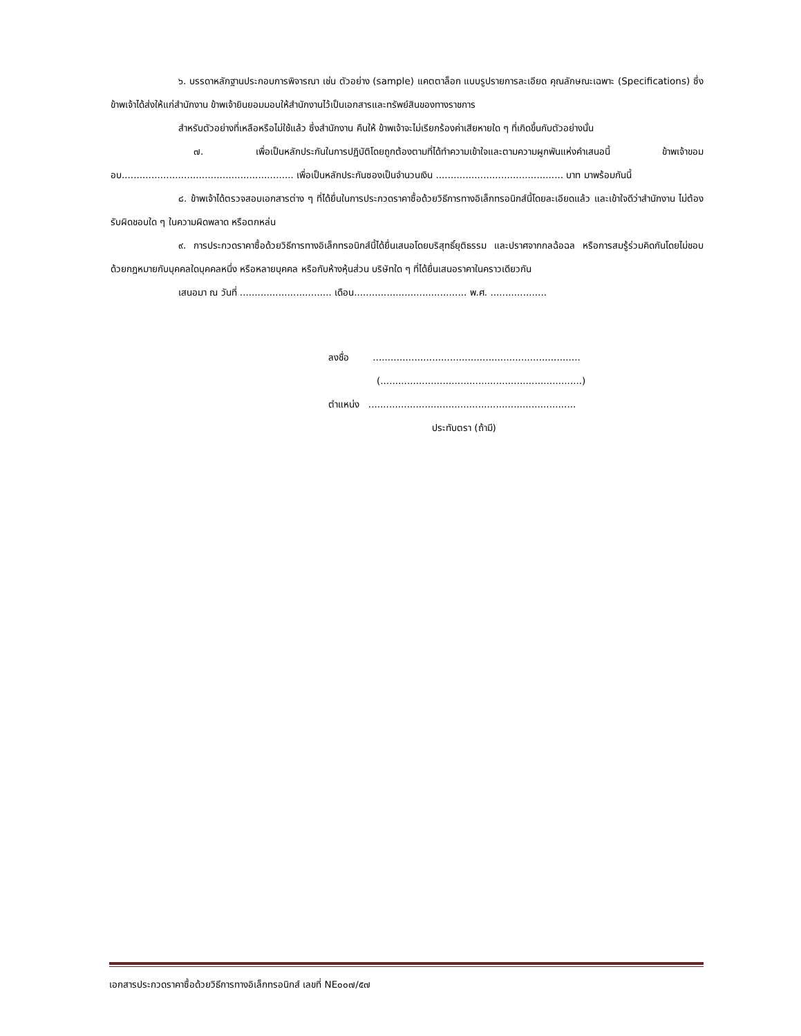๖. บรรดาหลักฐานประกอบการพิจารณา เช่น ตัวอย่าง (sample) แคตตาล็อก แบบรูปรายการละเอียด คุณลักษณะเฉพาะ (Specifications) ซึ่งข้าพเจ้าได้ส่งให้แก่สำนักงาน ข้าพเจ้ายินยอมมอบให้สำนักงานไว้เป็นเอกสารและทรัพย์สินของทางราชการ
สำหรับตัวอย่างที่เหลือหรือไม่ใช้แล้ว ซึ่งสำนักงาน คืนให้ ข้าพเจ้าจะไม่เรียกร้องค่าเสียหายใด ๆ ที่เกิดขึ้นกับตัวอย่างนั้น
๗. เพื่อเป็นหลักประกันในการปฏิบัติโดยถูกต้องตามที่ได้ทำความเข้าใจและตามความผูกพันแห่งคำเสนอนี้ ข้าพเจ้าขอมอบ.......................................................... เพื่อเป็นหลักประกันซองเป็นจำนวนเงิน ........................................... บาท มาพร้อมกันนี้
๘. ข้าพเจ้าได้ตรวจสอบเอกสารต่าง ๆ ที่ได้ยื่นในการประกวดราคาซื้อด้วยวิธีการทางอิเล็กทรอนิกส์นี้โดยละเอียดแล้ว และเข้าใจดีว่าสำนักงาน ไม่ต้องรับผิดชอบใด ๆ ในความผิดพลาด หรือตกหล่น
๙. การประกวดราคาซื้อด้วยวิธีการทางอิเล็กทรอนิกส์นี้ได้ยื่นเสนอโดยบริสุทธิ์ยุติธรรม และปราศจากกลฉ้อฉล หรือการสมรู้ร่วมคิดกันโดยไม่ชอบด้วยกฎหมายกับบุคคลใดบุคคลหนึ่ง หรือหลายบุคคล หรือกับห้างหุ้นส่วน บริษัทใด ๆ ที่ได้ยื่นเสนอราคาในคราวเดียวกัน
เสนอมา ณ วันที่ ............................... เดือน...................................... พ.ศ. ...................
ลงชื่อ ......................................................................
(....................................................................)
ตำแหน่ง ......................................................................
ประทับตรา (ถ้ามี)
เอกสารประกวดราคาซื้อด้วยวิธีการทางอิเล็กทรอนิกส์ เลขที่ NE๐๐๗/๕๗